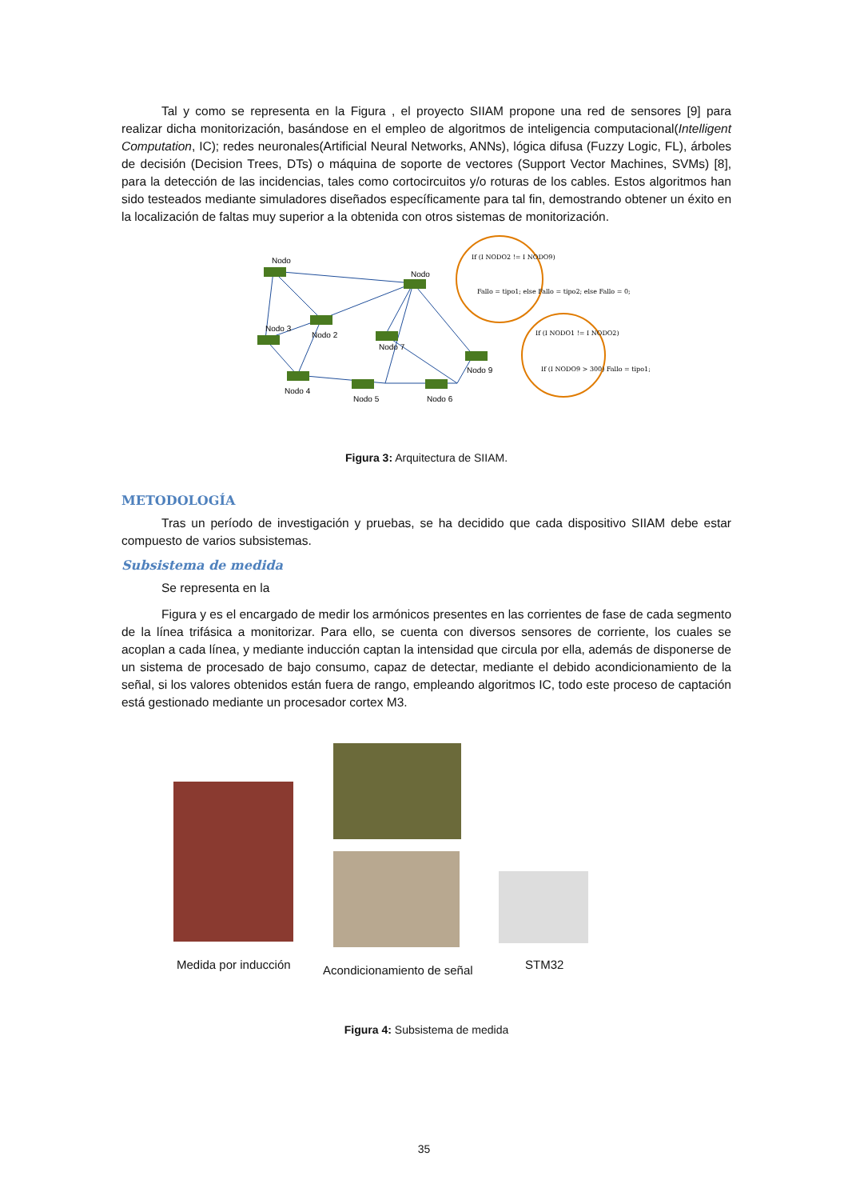Tal y como se representa en la Figura , el proyecto SIIAM propone una red de sensores [9] para realizar dicha monitorización, basándose en el empleo de algoritmos de inteligencia computacional(Intelligent Computation, IC); redes neuronales(Artificial Neural Networks, ANNs), lógica difusa (Fuzzy Logic, FL), árboles de decisión (Decision Trees, DTs) o máquina de soporte de vectores (Support Vector Machines, SVMs) [8], para la detección de las incidencias, tales como cortocircuitos y/o roturas de los cables. Estos algoritmos han sido testeados mediante simuladores diseñados específicamente para tal fin, demostrando obtener un éxito en la localización de faltas muy superior a la obtenida con otros sistemas de monitorización.
Nodo
Nodo
Nodo 3
Nodo 2
Nodo 7
Nodo 9
Nodo 4
Nodo 5
Nodo 6
If (I NODO2 != I NODO9)
Fallo = tipo1; else Fallo = tipo2; else Fallo = 0;
If (I NODO1 != I NODO2)
If (I NODO9 > 300) Fallo = tipo1;
Figura 3: Arquitectura de SIIAM.
METODOLOGÍA
Tras un período de investigación y pruebas, se ha decidido que cada dispositivo SIIAM debe estar compuesto de varios subsistemas.
Subsistema de medida
Se representa en la
Figura y es el encargado de medir los armónicos presentes en las corrientes de fase de cada segmento de la línea trifásica a monitorizar. Para ello, se cuenta con diversos sensores de corriente, los cuales se acoplan a cada línea, y mediante inducción captan la intensidad que circula por ella, además de disponerse de un sistema de procesado de bajo consumo, capaz de detectar, mediante el debido acondicionamiento de la señal, si los valores obtenidos están fuera de rango, empleando algoritmos IC, todo este proceso de captación está gestionado mediante un procesador cortex M3.
Medida por inducción Acondicionamiento de señal STM32
Figura 4: Subsistema de medida
35